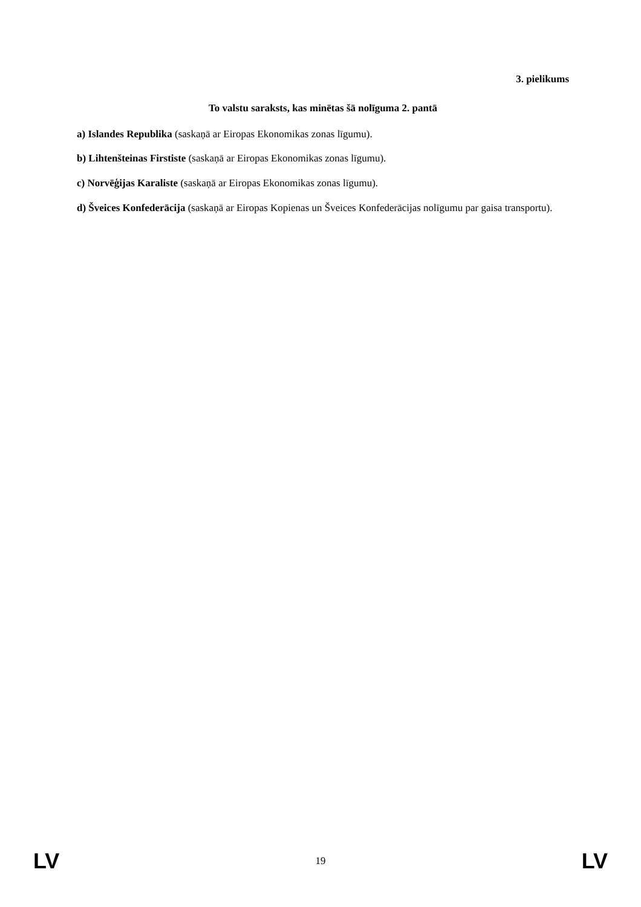3. pielikums
To valstu saraksts, kas minētas šā nolīguma 2. pantā
a) Islandes Republika (saskaņā ar Eiropas Ekonomikas zonas līgumu).
b) Lihtenšteinas Firstiste (saskaņā ar Eiropas Ekonomikas zonas līgumu).
c) Norvēģijas Karaliste (saskaņā ar Eiropas Ekonomikas zonas līgumu).
d) Šveices Konfederācija (saskaņā ar Eiropas Kopienas un Šveices Konfederācijas nolīgumu par gaisa transportu).
LV 19 LV